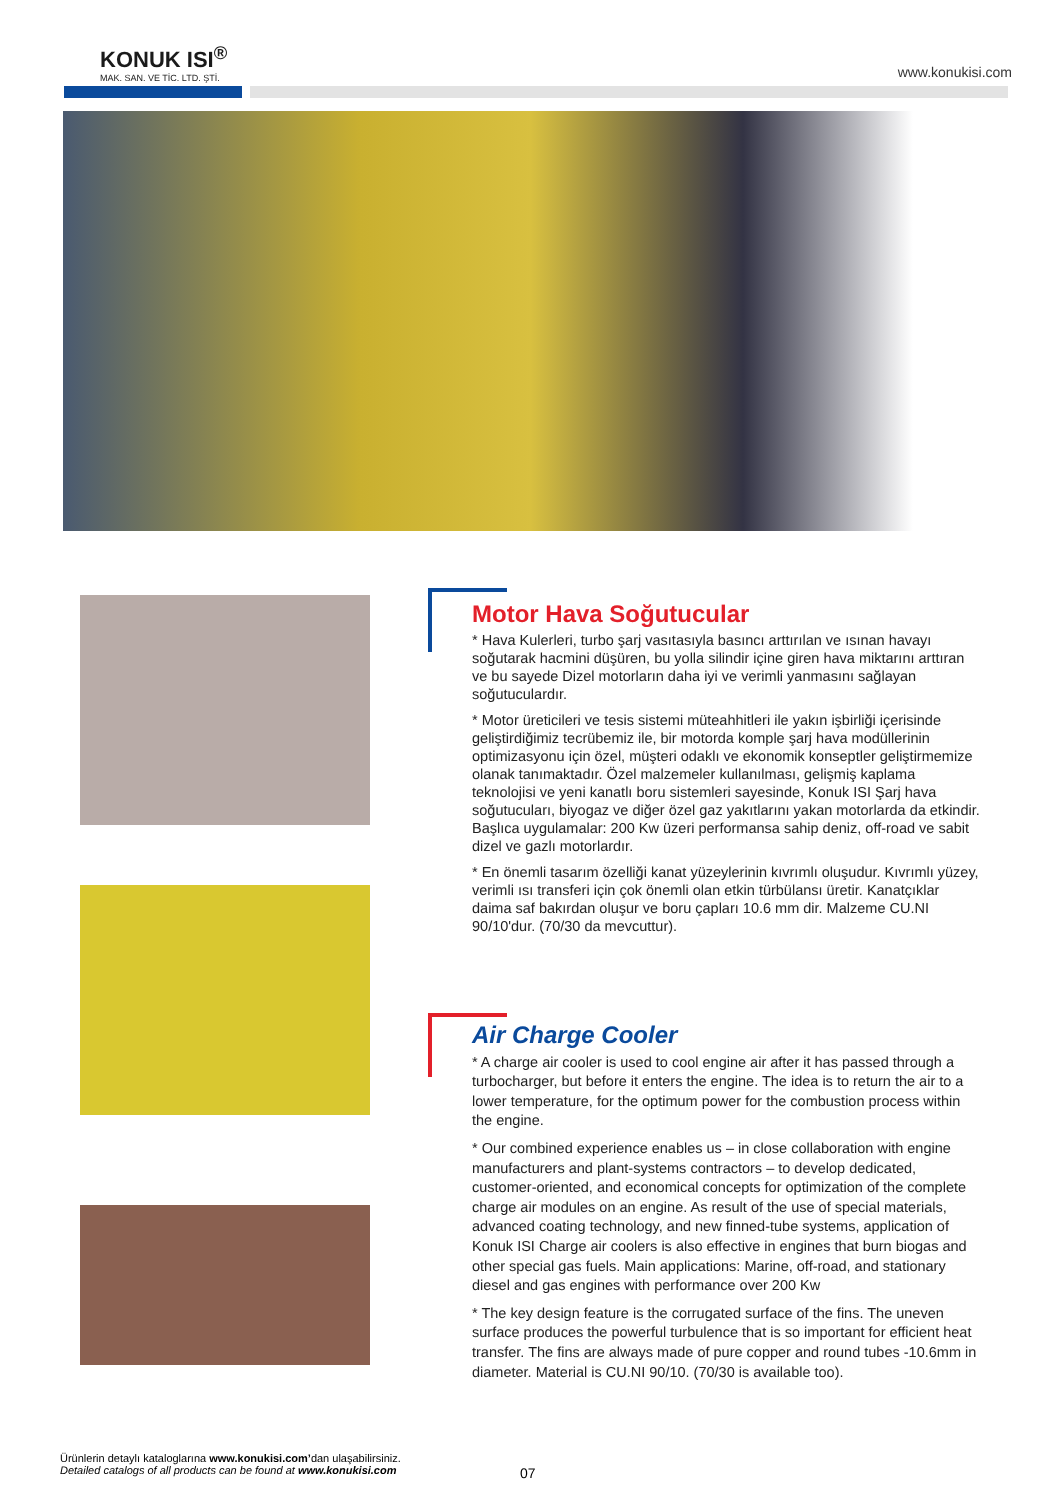KONUK ISI<sup>®</sup>
MAK. SAN. VE TİC. LTD. ŞTİ.
www.konukisi.com
Motor Hava Soğutucular
* Hava Kulerleri, turbo şarj vasıtasıyla basıncı arttırılan ve ısınan havayı soğutarak hacmini düşüren, bu yolla silindir içine giren hava miktarını arttıran ve bu sayede Dizel motorların daha iyi ve verimli yanmasını sağlayan soğutuculardır.
* Motor üreticileri ve tesis sistemi müteahhitleri ile yakın işbirliği içerisinde geliştirdiğimiz tecrübemiz ile, bir motorda komple şarj hava modüllerinin optimizasyonu için özel, müşteri odaklı ve ekonomik konseptler geliştirmemize olanak tanımaktadır. Özel malzemeler kullanılması, gelişmiş kaplama teknolojisi ve yeni kanatlı boru sistemleri sayesinde, Konuk ISI Şarj hava soğutucuları, biyogaz ve diğer özel gaz yakıtlarını yakan motorlarda da etkindir. Başlıca uygulamalar: 200 Kw üzeri performansa sahip deniz, off-road ve sabit dizel ve gazlı motorlardır.
* En önemli tasarım özelliği kanat yüzeylerinin kıvrımlı oluşudur. Kıvrımlı yüzey, verimli ısı transferi için çok önemli olan etkin türbülansı üretir. Kanatçıklar daima saf bakırdan oluşur ve boru çapları 10.6 mm dir. Malzeme CU.NI 90/10'dur. (70/30 da mevcuttur).
Air Charge Cooler
* A charge air cooler is used to cool engine air after it has passed through a turbocharger, but before it enters the engine. The idea is to return the air to a lower temperature, for the optimum power for the combustion process within the engine.
* Our combined experience enables us – in close collaboration with engine manufacturers and plant-systems contractors – to develop dedicated, customer-oriented, and economical concepts for optimization of the complete charge air modules on an engine. As result of the use of special materials, advanced coating technology, and new finned-tube systems, application of Konuk ISI Charge air coolers is also effective in engines that burn biogas and other special gas fuels. Main applications: Marine, off-road, and stationary diesel and gas engines with performance over 200 Kw
* The key design feature is the corrugated surface of the fins. The uneven surface produces the powerful turbulence that is so important for efficient heat transfer. The fins are always made of pure copper and round tubes -10.6mm in diameter. Material is CU.NI 90/10. (70/30 is available too).
Ürünlerin detaylı kataloglarına www.konukisi.com’dan ulaşabilirsiniz.
Detailed catalogs of all products can be found at www.konukisi.com
07